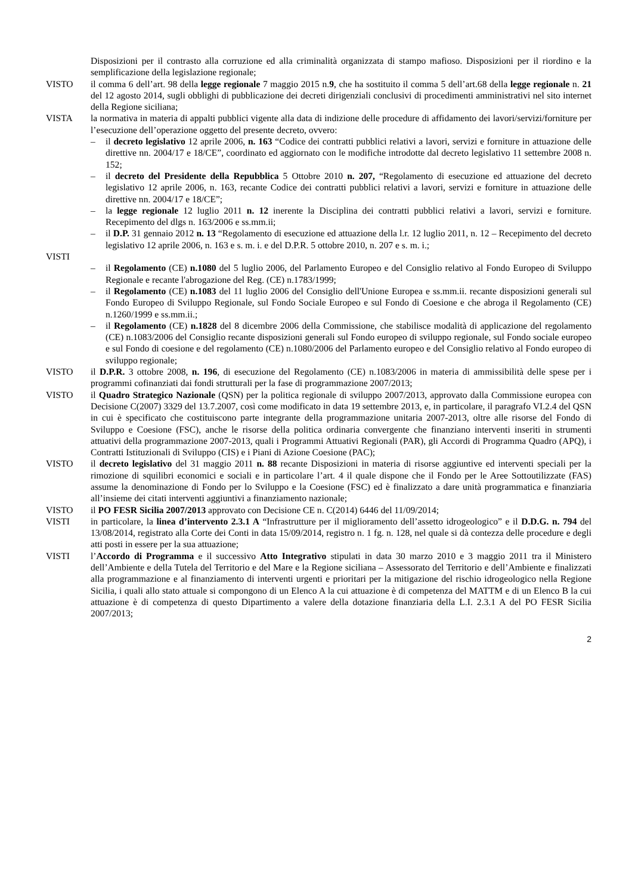Disposizioni per il contrasto alla corruzione ed alla criminalità organizzata di stampo mafioso. Disposizioni per il riordino e la semplificazione della legislazione regionale;
VISTO il comma 6 dell’art. 98 della legge regionale 7 maggio 2015 n.9, che ha sostituito il comma 5 dell’art.68 della legge regionale n. 21 del 12 agosto 2014, sugli obblighi di pubblicazione dei decreti dirigenziali conclusivi di procedimenti amministrativi nel sito internet della Regione siciliana;
VISTA la normativa in materia di appalti pubblici vigente alla data di indizione delle procedure di affidamento dei lavori/servizi/forniture per l’esecuzione dell’operazione oggetto del presente decreto, ovvero:
– il decreto legislativo 12 aprile 2006, n. 163 “Codice dei contratti pubblici relativi a lavori, servizi e forniture in attuazione delle direttive nn. 2004/17 e 18/CE”, coordinato ed aggiornato con le modifiche introdotte dal decreto legislativo 11 settembre 2008 n. 152;
– il decreto del Presidente della Repubblica 5 Ottobre 2010 n. 207, “Regolamento di esecuzione ed attuazione del decreto legislativo 12 aprile 2006, n. 163, recante Codice dei contratti pubblici relativi a lavori, servizi e forniture in attuazione delle direttive nn. 2004/17 e 18/CE”;
– la legge regionale 12 luglio 2011 n. 12 inerente la Disciplina dei contratti pubblici relativi a lavori, servizi e forniture. Recepimento del dlgs n. 163/2006 e ss.mm.ii;
– il D.P. 31 gennaio 2012 n. 13 “Regolamento di esecuzione ed attuazione della l.r. 12 luglio 2011, n. 12 – Recepimento del decreto legislativo 12 aprile 2006, n. 163 e s. m. i. e del D.P.R. 5 ottobre 2010, n. 207 e s. m. i.;
VISTI – il Regolamento (CE) n.1080 del 5 luglio 2006, del Parlamento Europeo e del Consiglio relativo al Fondo Europeo di Sviluppo Regionale e recante l'abrogazione del Reg. (CE) n.1783/1999;
– il Regolamento (CE) n.1083 del 11 luglio 2006 del Consiglio dell'Unione Europea e ss.mm.ii. recante disposizioni generali sul Fondo Europeo di Sviluppo Regionale, sul Fondo Sociale Europeo e sul Fondo di Coesione e che abroga il Regolamento (CE) n.1260/1999 e ss.mm.ii.;
– il Regolamento (CE) n.1828 del 8 dicembre 2006 della Commissione, che stabilisce modalità di applicazione del regolamento (CE) n.1083/2006 del Consiglio recante disposizioni generali sul Fondo europeo di sviluppo regionale, sul Fondo sociale europeo e sul Fondo di coesione e del regolamento (CE) n.1080/2006 del Parlamento europeo e del Consiglio relativo al Fondo europeo di sviluppo regionale;
VISTO il D.P.R. 3 ottobre 2008, n. 196, di esecuzione del Regolamento (CE) n.1083/2006 in materia di ammissibilità delle spese per i programmi cofinanziati dai fondi strutturali per la fase di programmazione 2007/2013;
VISTO il Quadro Strategico Nazionale (QSN) per la politica regionale di sviluppo 2007/2013, approvato dalla Commissione europea con Decisione C(2007) 3329 del 13.7.2007, così come modificato in data 19 settembre 2013, e, in particolare, il paragrafo VI.2.4 del QSN in cui è specificato che costituiscono parte integrante della programmazione unitaria 2007-2013, oltre alle risorse del Fondo di Sviluppo e Coesione (FSC), anche le risorse della politica ordinaria convergente che finanziano interventi inseriti in strumenti attuativi della programmazione 2007-2013, quali i Programmi Attuativi Regionali (PAR), gli Accordi di Programma Quadro (APQ), i Contratti Istituzionali di Sviluppo (CIS) e i Piani di Azione Coesione (PAC);
VISTO il decreto legislativo del 31 maggio 2011 n. 88 recante Disposizioni in materia di risorse aggiuntive ed interventi speciali per la rimozione di squilibri economici e sociali e in particolare l’art. 4 il quale dispone che il Fondo per le Aree Sottoutilizzate (FAS) assume la denominazione di Fondo per lo Sviluppo e la Coesione (FSC) ed è finalizzato a dare unità programmatica e finanziaria all’insieme dei citati interventi aggiuntivi a finanziamento nazionale;
VISTO il PO FESR Sicilia 2007/2013 approvato con Decisione CE n. C(2014) 6446 del 11/09/2014;
VISTI in particolare, la linea d’intervento 2.3.1 A “Infrastrutture per il miglioramento dell’assetto idrogeologico” e il D.D.G. n. 794 del 13/08/2014, registrato alla Corte dei Conti in data 15/09/2014, registro n. 1 fg. n. 128, nel quale si dà contezza delle procedure e degli atti posti in essere per la sua attuazione;
VISTI l’Accordo di Programma e il successivo Atto Integrativo stipulati in data 30 marzo 2010 e 3 maggio 2011 tra il Ministero dell’Ambiente e della Tutela del Territorio e del Mare e la Regione siciliana – Assessorato del Territorio e dell’Ambiente e finalizzati alla programmazione e al finanziamento di interventi urgenti e prioritari per la mitigazione del rischio idrogeologico nella Regione Sicilia, i quali allo stato attuale si compongono di un Elenco A la cui attuazione è di competenza del MATTM e di un Elenco B la cui attuazione è di competenza di questo Dipartimento a valere della dotazione finanziaria della L.I. 2.3.1 A del PO FESR Sicilia 2007/2013;
2